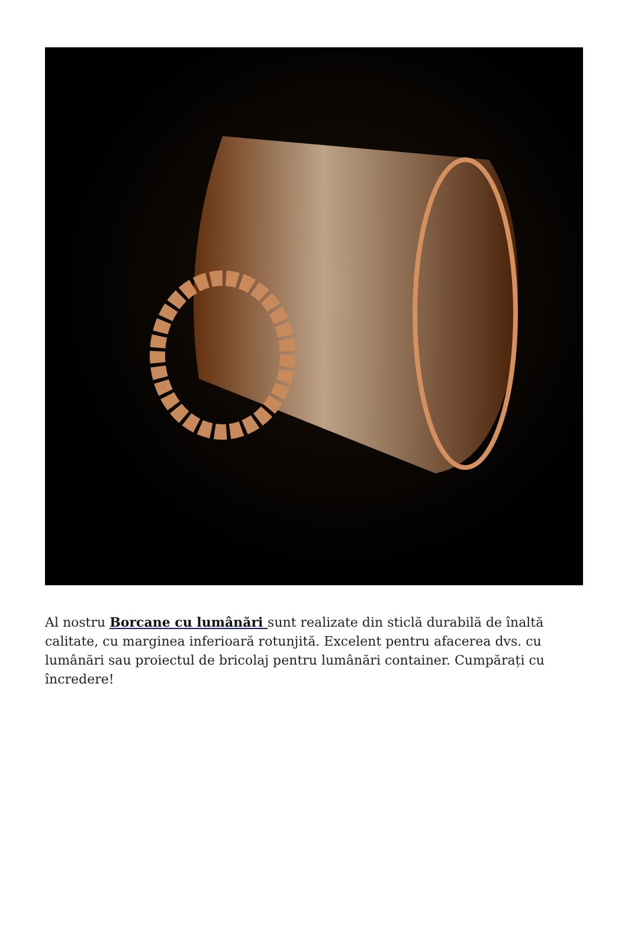Al nostru Borcane cu lumânări sunt realizate din sticlă durabilă de înaltă calitate, cu marginea inferioară rotunjită. Excelent pentru afacerea dvs. cu lumânări sau proiectul de bricolaj pentru lumânări container. Cumpărați cu încredere!